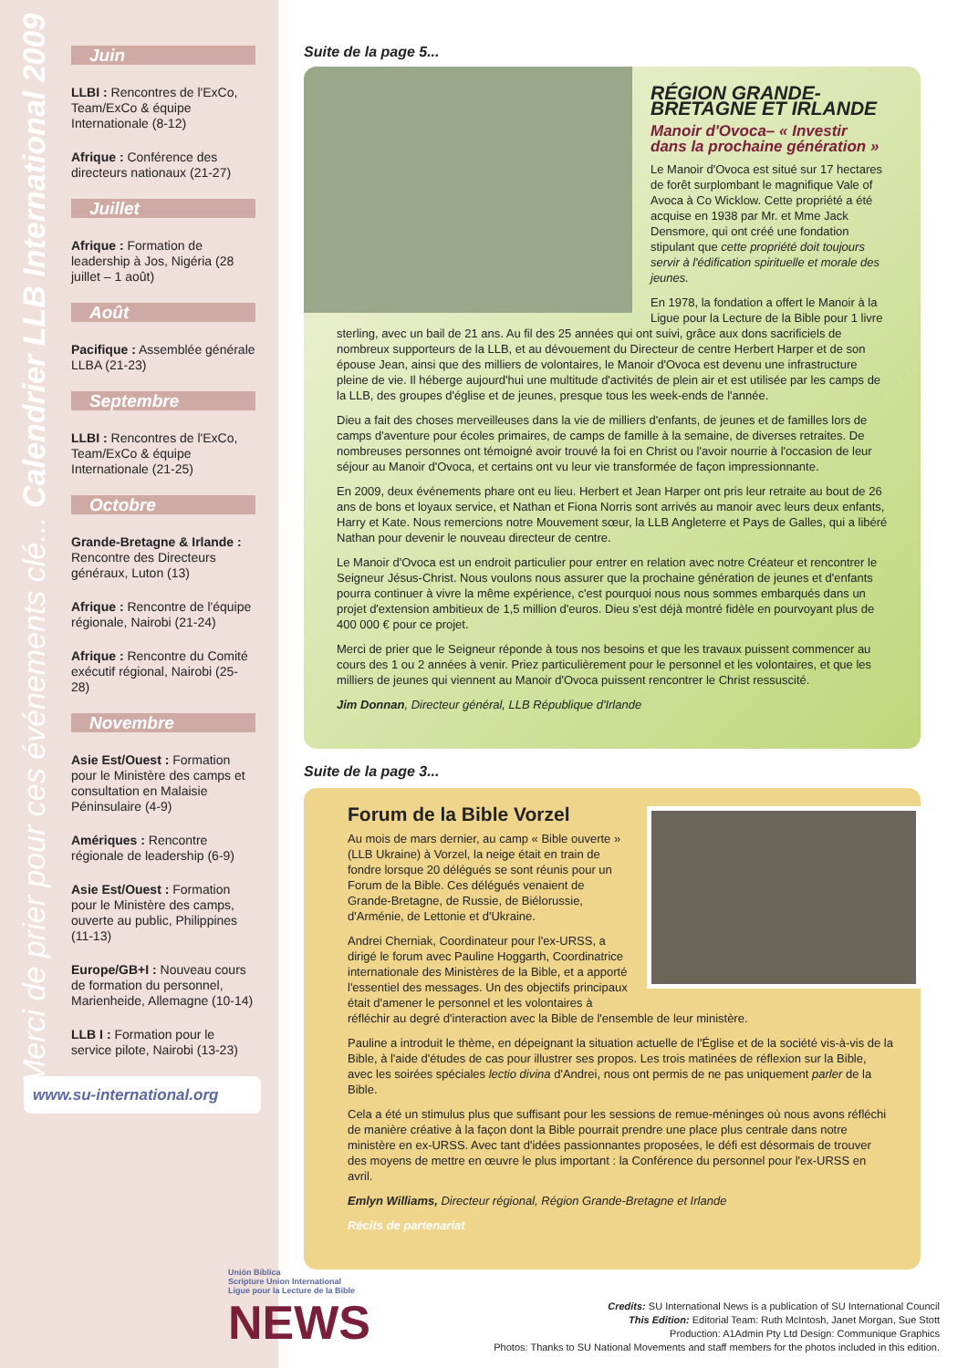Merci de prier pour ces événements clé... Calendrier LLB International 2009
Juin
LLBI : Rencontres de l'ExCo, Team/ExCo & équipe Internationale (8-12)
Afrique : Conférence des directeurs nationaux (21-27)
Juillet
Afrique : Formation de leadership à Jos, Nigéria (28 juillet – 1 août)
Août
Pacifique : Assemblée générale LLBA (21-23)
Septembre
LLBI : Rencontres de l'ExCo, Team/ExCo & équipe Internationale (21-25)
Octobre
Grande-Bretagne & Irlande : Rencontre des Directeurs généraux, Luton (13)
Afrique : Rencontre de l'équipe régionale, Nairobi (21-24)
Afrique : Rencontre du Comité exécutif régional, Nairobi (25-28)
Novembre
Asie Est/Ouest : Formation pour le Ministère des camps et consultation en Malaisie Péninsulaire (4-9)
Amériques : Rencontre régionale de leadership (6-9)
Asie Est/Ouest : Formation pour le Ministère des camps, ouverte au public, Philippines (11-13)
Europe/GB+I : Nouveau cours de formation du personnel, Marienheide, Allemagne (10-14)
LLB I : Formation pour le service pilote, Nairobi (13-23)
www.su-international.org
Suite de la page 5...
RÉGION GRANDE-BRETAGNE ET IRLANDE
Manoir d'Ovoca– « Investir dans la prochaine génération »
Le Manoir d'Ovoca est situé sur 17 hectares de forêt surplombant le magnifique Vale of Avoca à Co Wicklow. Cette propriété a été acquise en 1938 par Mr. et Mme Jack Densmore, qui ont créé une fondation stipulant que cette propriété doit toujours servir à l'édification spirituelle et morale des jeunes.
En 1978, la fondation a offert le Manoir à la Ligue pour la Lecture de la Bible pour 1 livre sterling, avec un bail de 21 ans. Au fil des 25 années qui ont suivi, grâce aux dons sacrificiels de nombreux supporteurs de la LLB, et au dévouement du Directeur de centre Herbert Harper et de son épouse Jean, ainsi que des milliers de volontaires, le Manoir d'Ovoca est devenu une infrastructure pleine de vie. Il héberge aujourd'hui une multitude d'activités de plein air et est utilisée par les camps de la LLB, des groupes d'église et de jeunes, presque tous les week-ends de l'année.
Dieu a fait des choses merveilleuses dans la vie de milliers d'enfants, de jeunes et de familles lors de camps d'aventure pour écoles primaires, de camps de famille à la semaine, de diverses retraites. De nombreuses personnes ont témoigné avoir trouvé la foi en Christ ou l'avoir nourrie à l'occasion de leur séjour au Manoir d'Ovoca, et certains ont vu leur vie transformée de façon impressionnante.
En 2009, deux événements phare ont eu lieu. Herbert et Jean Harper ont pris leur retraite au bout de 26 ans de bons et loyaux service, et Nathan et Fiona Norris sont arrivés au manoir avec leurs deux enfants, Harry et Kate. Nous remercions notre Mouvement sœur, la LLB Angleterre et Pays de Galles, qui a libéré Nathan pour devenir le nouveau directeur de centre.
Le Manoir d'Ovoca est un endroit particulier pour entrer en relation avec notre Créateur et rencontrer le Seigneur Jésus-Christ. Nous voulons nous assurer que la prochaine génération de jeunes et d'enfants pourra continuer à vivre la même expérience, c'est pourquoi nous nous sommes embarqués dans un projet d'extension ambitieux de 1,5 million d'euros. Dieu s'est déjà montré fidèle en pourvoyant plus de 400 000 € pour ce projet.
Merci de prier que le Seigneur réponde à tous nos besoins et que les travaux puissent commencer au cours des 1 ou 2 années à venir. Priez particulièrement pour le personnel et les volontaires, et que les milliers de jeunes qui viennent au Manoir d'Ovoca puissent rencontrer le Christ ressuscité.
Jim Donnan, Directeur général, LLB République d'Irlande
Suite de la page 3...
Forum de la Bible Vorzel
Au mois de mars dernier, au camp « Bible ouverte » (LLB Ukraine) à Vorzel, la neige était en train de fondre lorsque 20 délégués se sont réunis pour un Forum de la Bible. Ces délégués venaient de Grande-Bretagne, de Russie, de Biélorussie, d'Arménie, de Lettonie et d'Ukraine.
Andrei Cherniak, Coordinateur pour l'ex-URSS, a dirigé le forum avec Pauline Hoggarth, Coordinatrice internationale des Ministères de la Bible, et a apporté l'essentiel des messages. Un des objectifs principaux était d'amener le personnel et les volontaires à réfléchir au degré d'interaction avec la Bible de l'ensemble de leur ministère.
Pauline a introduit le thème, en dépeignant la situation actuelle de l'Église et de la société vis-à-vis de la Bible, à l'aide d'études de cas pour illustrer ses propos. Les trois matinées de réflexion sur la Bible, avec les soirées spéciales lectio divina d'Andrei, nous ont permis de ne pas uniquement parler de la Bible.
Cela a été un stimulus plus que suffisant pour les sessions de remue-méninges où nous avons réfléchi de manière créative à la façon dont la Bible pourrait prendre une place plus centrale dans notre ministère en ex-URSS. Avec tant d'idées passionnantes proposées, le défi est désormais de trouver des moyens de mettre en œuvre le plus important : la Conférence du personnel pour l'ex-URSS en avril.
Emlyn Williams, Directeur régional, Région Grande-Bretagne et Irlande
Récits de partenariat
Unión Bíblica
Scripture Union International
Ligue pour la Lecture de la Bible
NEWS
Credits: SU International News is a publication of SU International Council
This Edition: Editorial Team: Ruth McIntosh, Janet Morgan, Sue Stott
Production: A1Admin Pty Ltd Design: Communique Graphics
Photos: Thanks to SU National Movements and staff members for the photos included in this edition.